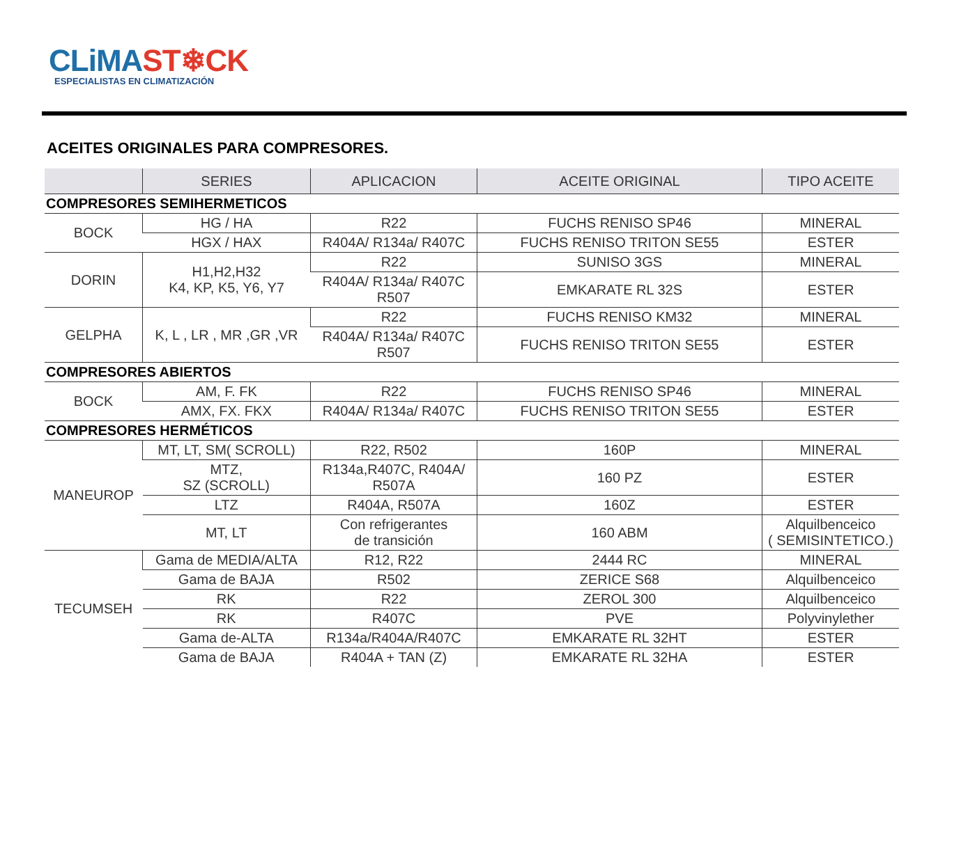CLiMAST❄CK
ESPECIALISTAS EN CLIMATIZACIÓN
ACEITES ORIGINALES PARA COMPRESORES.
| | SERIES | APLICACION | ACEITE ORIGINAL | TIPO ACEITE |
| --- | --- | --- | --- | --- |
| COMPRESORES SEMIHERMETICOS | | | | |
| BOCK | HG / HA | R22 | FUCHS RENISO SP46 | MINERAL |
| | HGX / HAX | R404A/ R134a/ R407C | FUCHS RENISO TRITON SE55 | ESTER |
| DORIN | H1,H2,H32 K4, KP, K5, Y6, Y7 | R22 | SUNISO 3GS | MINERAL |
| | | R404A/ R134a/ R407C R507 | EMKARATE RL 32S | ESTER |
| GELPHA | K, L , LR , MR ,GR ,VR | R22 | FUCHS RENISO KM32 | MINERAL |
| | | R404A/ R134a/ R407C R507 | FUCHS RENISO TRITON SE55 | ESTER |
| COMPRESORES ABIERTOS | | | | |
| BOCK | AM, F. FK | R22 | FUCHS RENISO SP46 | MINERAL |
| | AMX, FX. FKX | R404A/ R134a/ R407C | FUCHS RENISO TRITON SE55 | ESTER |
| COMPRESORES HERMÉTICOS | | | | |
| MANEUROP | MT, LT, SM( SCROLL) | R22, R502 | 160P | MINERAL |
| | MTZ, SZ (SCROLL) | R134a,R407C, R404A/ R507A | 160 PZ | ESTER |
| | LTZ | R404A, R507A | 160Z | ESTER |
| | MT, LT | Con refrigerantes de transición | 160 ABM | Alquilbenceico ( SEMISINTETICO.) |
| TECUMSEH | Gama de MEDIA/ALTA | R12, R22 | 2444 RC | MINERAL |
| | Gama de BAJA | R502 | ZERICE S68 | Alquilbenceico |
| | RK | R22 | ZEROL 300 | Alquilbenceico |
| | RK | R407C | PVE | Polyvinylether |
| | Gama de-ALTA | R134a/R404A/R407C | EMKARATE RL 32HT | ESTER |
| | Gama de BAJA | R404A + TAN (Z) | EMKARATE RL 32HA | ESTER |